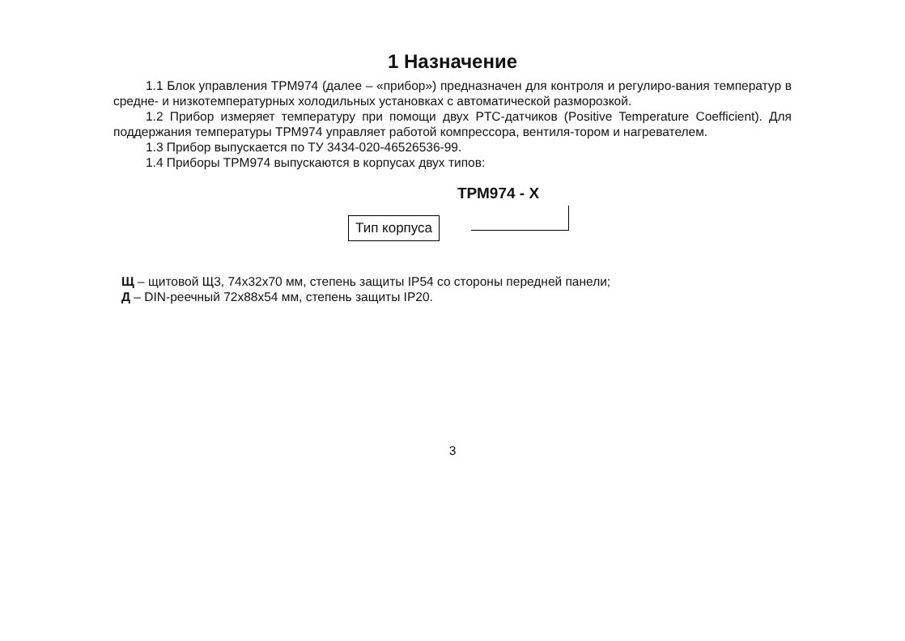1 Назначение
1.1 Блок управления ТРМ974 (далее – «прибор») предназначен для контроля и регулиро-вания температур в средне- и низкотемпературных холодильных установках с автоматической разморозкой.
1.2 Прибор измеряет температуру при помощи двух PTC-датчиков (Positive Temperature Coefficient). Для поддержания температуры ТРМ974 управляет работой компрессора, вентиля-тором и нагревателем.
1.3 Прибор выпускается по ТУ 3434-020-46526536-99.
1.4 Приборы ТРМ974 выпускаются в корпусах двух типов:
ТРМ974 - X
Тип корпуса
Щ – щитовой Щ3, 74х32х70 мм, степень защиты IP54 со стороны передней панели;
Д – DIN-реечный 72х88х54 мм, степень защиты IP20.
3